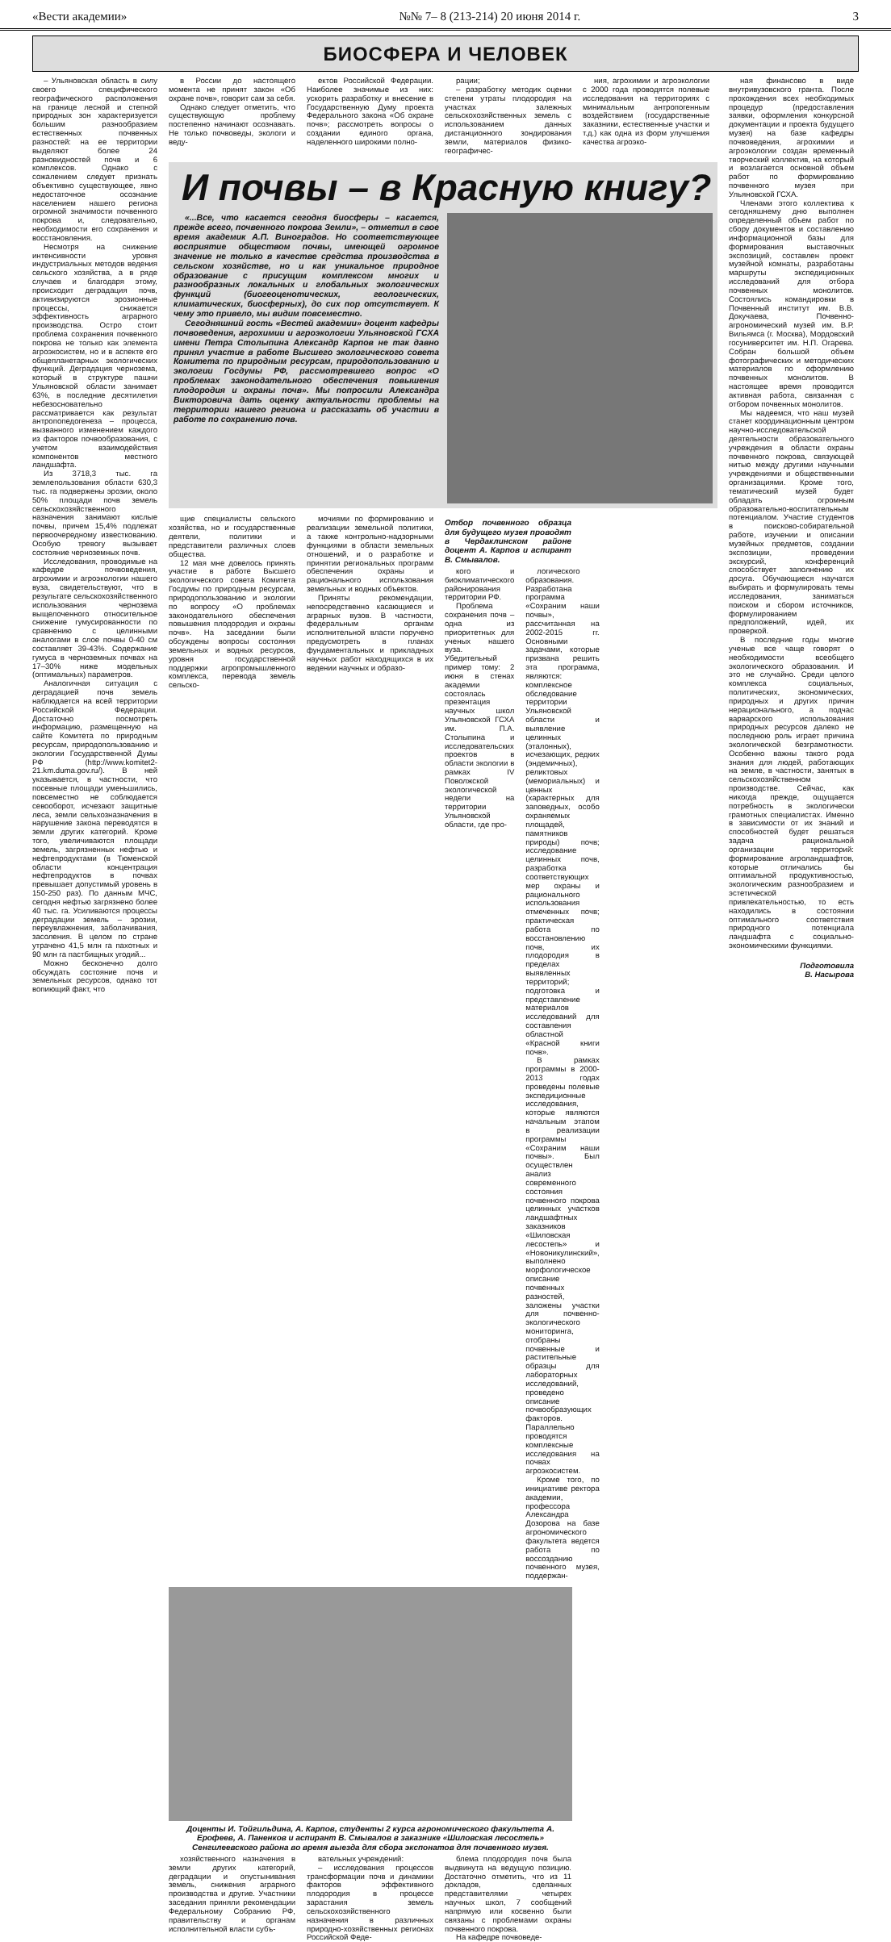«Вести академии» №№ 7– 8 (213-214) 20 июня 2014 г. 3
БИОСФЕРА И ЧЕЛОВЕК
– Ульяновская область в силу своего специфического географического расположения на границе лесной и степной природных зон характеризуется большим разнообразием естественных почвенных разностей: на ее территории выделяют более 24 разновидностей почв и 6 комплексов. Однако с сожалением следует признать объективно существующее, явно недостаточное осознание населением нашего региона огромной значимости почвенного покрова и, следовательно, необходимости его сохранения и восстановления.
Несмотря на снижение интенсивности уровня индустриальных методов ведения сельского хозяйства, а в ряде случаев и благодаря этому, происходит деградация почв, активизируются эрозионные процессы, снижается эффективность аграрного производства. Остро стоит проблема сохранения почвенного покрова не только как элемента агроэкосистем, но и в аспекте его общепланетарных экологических функций. Деградация чернозема, который в структуре пашни Ульяновской области занимает 63%, в последние десятилетия небезосновательно рассматривается как результат антропопедогенеза – процесса, вызванного изменением каждого из факторов почвообразования, с учетом взаимодействия компонентов местного ландшафта.
Из 3718,3 тыс. га землепользования области 630,3 тыс. га подвержены эрозии, около 50% площади почв земель сельскохозяйственного назначения занимают кислые почвы, причем 15,4% подлежат первоочередному известкованию. Особую тревогу вызывает состояние черноземных почв.
Исследования, проводимые на кафедре почвоведения, агрохимии и агроэкологии нашего вуза, свидетельствуют, что в результате сельскохозяйственного использования чернозема выщелоченного относительное снижение гумусированности по сравнению с целинными аналогами в слое почвы 0-40 см составляет 39-43%. Содержание гумуса в черноземных почвах на 17–30% ниже модельных (оптимальных) параметров.
Аналогичная ситуация с деградацией почв земель наблюдается на всей территории Российской Федерации. Достаточно посмотреть информацию, размещенную на сайте Комитета по природным ресурсам, природопользованию и экологии Государственной Думы РФ (http://www.komitet2-21.km.duma.gov.ru/). В ней указывается, в частности, что посевные площади уменьшились, повсеместно не соблюдается севооборот, исчезают защитные леса, земли сельхозназначения в нарушение закона переводятся в земли других категорий. Кроме того, увеличиваются площади земель, загрязненных нефтью и нефтепродуктами (в Тюменской области концентрация нефтепродуктов в почвах превышает допустимый уровень в 150-250 раз). По данным МЧС, сегодня нефтью загрязнено более 40 тыс. га. Усиливаются процессы деградации земель – эрозии, переувлажнения, заболачивания, засоления. В целом по стране утрачено 41,5 млн га пахотных и 90 млн га пастбищных угодий...
Можно бесконечно долго обсуждать состояние почв и земельных ресурсов, однако тот вопиющий факт, что
в России до настоящего момента не принят закон «Об охране почв», говорит сам за себя.
Однако следует отметить, что существующую проблему постепенно начинают осознавать. Не только почвоведы, экологи и веду-
ектов Российской Федерации. Наиболее значимые из них: ускорить разработку и внесение в Государственную Думу проекта Федерального закона «Об охране почв»; рассмотреть вопросы о создании единого органа, наделенного широкими полно-
рации;
– разработку методик оценки степени утраты плодородия на участках залежных сельскохозяйственных земель с использованием данных дистанционного зондирования земли, материалов физико-географичес-
ния, агрохимии и агроэкологии с 2000 года проводятся полевые исследования на территориях с минимальным антропогенным воздействием (государственные заказники, естественные участки и т.д.) как одна из форм улучшения качества агроэко-
И почвы – в Красную книгу?
«...Все, что касается сегодня биосферы – касается, прежде всего, почвенного покрова Земли», – отметил в свое время академик А.П. Виноградов. Но соответствующее восприятие обществом почвы, имеющей огромное значение не только в качестве средства производства в сельском хозяйстве, но и как уникальное природное образование с присущим комплексом многих и разнообразных локальных и глобальных экологических функций (биогеоценотических, геологических, климатических, биосферных), до сих пор отсутствует. К чему это привело, мы видим повсеместно.
Сегодняшний гость «Вестей академии» доцент кафедры почвоведения, агрохимии и агроэкологии Ульяновской ГСХА имени Петра Столыпина Александр Карпов не так давно принял участие в работе Высшего экологического совета Комитета по природным ресурсам, природопользованию и экологии Госдумы РФ, рассмотревшего вопрос «О проблемах законодательного обеспечения повышения плодородия и охраны почв». Мы попросили Александра Викторовича дать оценку актуальности проблемы на территории нашего региона и рассказать об участии в работе по сохранению почв.
щие специалисты сельского хозяйства, но и государственные деятели, политики и представители различных слоев общества.
12 мая мне довелось принять участие в работе Высшего экологического совета Комитета Госдумы по природным ресурсам, природопользованию и экологии по вопросу «О проблемах законодательного обеспечения повышения плодородия и охраны почв». На заседании были обсуждены вопросы состояния земельных и водных ресурсов, уровня государственной поддержки агропромышленного комплекса, перевода земель сельско-
мочиями по формированию и реализации земельной политики, а также контрольно-надзорными функциями в области земельных отношений, и о разработке и принятии региональных программ обеспечения охраны и рационального использования земельных и водных объектов.
Приняты рекомендации, непосредственно касающиеся и аграрных вузов. В частности, федеральным органам исполнительной власти поручено предусмотреть в планах фундаментальных и прикладных научных работ находящихся в их ведении научных и образо-
Отбор почвенного образца для будущего музея проводят в Чердаклинском районе доцент А. Карпов и аспирант В. Смывалов.
кого и биоклиматического районирования территории РФ.
Проблема сохранения почв – одна из приоритетных для ученых нашего вуза. Убедительный пример тому: 2 июня в стенах академии состоялась презентация научных школ Ульяновской ГСХА им. П.А. Столыпина и исследовательских проектов в области экологии в рамках IV Поволжской экологической недели на территории Ульяновской области, где про-
логического образования. Разработана программа «Сохраним наши почвы», рассчитанная на 2002-2015 гг. Основными задачами, которые призвана решить эта программа, являются: комплексное обследование территории Ульяновской области и выявление целинных (эталонных), исчезающих, редких (эндемичных), реликтовых (мемориальных) и ценных (характерных для заповедных, особо охраняемых площадей, памятников природы) почв; исследование целинных почв, разработка соответствующих мер охраны и рационального использования отмеченных почв; практическая работа по восстановлению почв, их плодородия в пределах выявленных территорий; подготовка и представление материалов исследований для составления областной «Красной книги почв».
В рамках программы в 2000-2013 годах проведены полевые экспедиционные исследования, которые являются начальным этапом в реализации программы «Сохраним наши почвы». Был осуществлен анализ современного состояния почвенного покрова целинных участков ландшафтных заказников «Шиловская лесостепь» и «Новоникулинский», выполнено морфологическое описание почвенных разностей, заложены участки для почвенно-экологического мониторинга, отобраны почвенные и растительные образцы для лабораторных исследований, проведено описание почвообразующих факторов. Параллельно проводятся комплексные исследования на почвах агроэкосистем.
Кроме того, по инициативе ректора академии, профессора Александра Дозорова на базе агрономического факультета ведется работа по воссозданию почвенного музея, поддержан-
Доценты И. Тойгильдина, А. Карпов, студенты 2 курса агрономического факультета А. Ерофеев, А. Паненков и аспирант В. Смывалов в заказнике «Шиловская лесостепь» Сенгилеевского района во время выезда для сбора экспонатов для почвенного музея.
хозяйственного назначения в земли других категорий, деградации и опустынивания земель, снижения аграрного производства и другие. Участники заседания приняли рекомендации Федеральному Собранию РФ, правительству и органам исполнительной власти субъ-
вательных учреждений:
– исследования процессов трансформации почв и динамики факторов эффективного плодородия в процессе зарастания земель сельскохозяйственного назначения в различных природно-хозяйственных регионах Российской Феде-
блема плодородия почв была выдвинута на ведущую позицию. Достаточно отметить, что из 11 докладов, сделанных представителями четырех научных школ, 7 сообщений напрямую или косвенно были связаны с проблемами охраны почвенного покрова.
На кафедре почвоведе-
ная финансово в виде внутривузовского гранта. После прохождения всех необходимых процедур (предоставления заявки, оформления конкурсной документации и проекта будущего музея) на базе кафедры почвоведения, агрохимии и агроэкологии создан временный творческий коллектив, на который и возлагается основной объем работ по формированию почвенного музея при Ульяновской ГСХА.
Членами этого коллектива к сегодняшнему дню выполнен определенный объем работ по сбору документов и составлению информационной базы для формирования выставочных экспозиций, составлен проект музейной комнаты, разработаны маршруты экспедиционных исследований для отбора почвенных монолитов. Состоялись командировки в Почвенный институт им. В.В. Докучаева, Почвенно-агрономический музей им. В.Р. Вильямса (г. Москва), Мордовский госуниверситет им. Н.П. Огарева. Собран большой объем фотографических и методических материалов по оформлению почвенных монолитов. В настоящее время проводится активная работа, связанная с отбором почвенных монолитов.
Мы надеемся, что наш музей станет координационным центром научно-исследовательской деятельности образовательного учреждения в области охраны почвенного покрова, связующей нитью между другими научными учреждениями и общественными организациями. Кроме того, тематический музей будет обладать огромным образовательно-воспитательным потенциалом. Участие студентов в поисково-собирательной работе, изучении и описании музейных предметов, создании экспозиции, проведении экскурсий, конференций способствует заполнению их досуга. Обучающиеся научатся выбирать и формулировать темы исследования, заниматься поиском и сбором источников, формулированием предположений, идей, их проверкой.
В последние годы многие ученые все чаще говорят о необходимости всеобщего экологического образования. И это не случайно. Среди целого комплекса социальных, политических, экономических, природных и других причин нерационального, а подчас варварского использования природных ресурсов далеко не последнюю роль играет причина экологической безграмотности. Особенно важны такого рода знания для людей, работающих на земле, в частности, занятых в сельскохозяйственном производстве. Сейчас, как никогда прежде, ощущается потребность в экологически грамотных специалистах. Именно в зависимости от их знаний и способностей будет решаться задача рациональной организации территорий: формирование агроландшафтов, которые отличались бы оптимальной продуктивностью, экологическим разнообразием и эстетической привлекательностью, то есть находились в состоянии оптимального соответствия природного потенциала ландшафта с социально-экономическими функциями.
Подготовила
В. Насырова